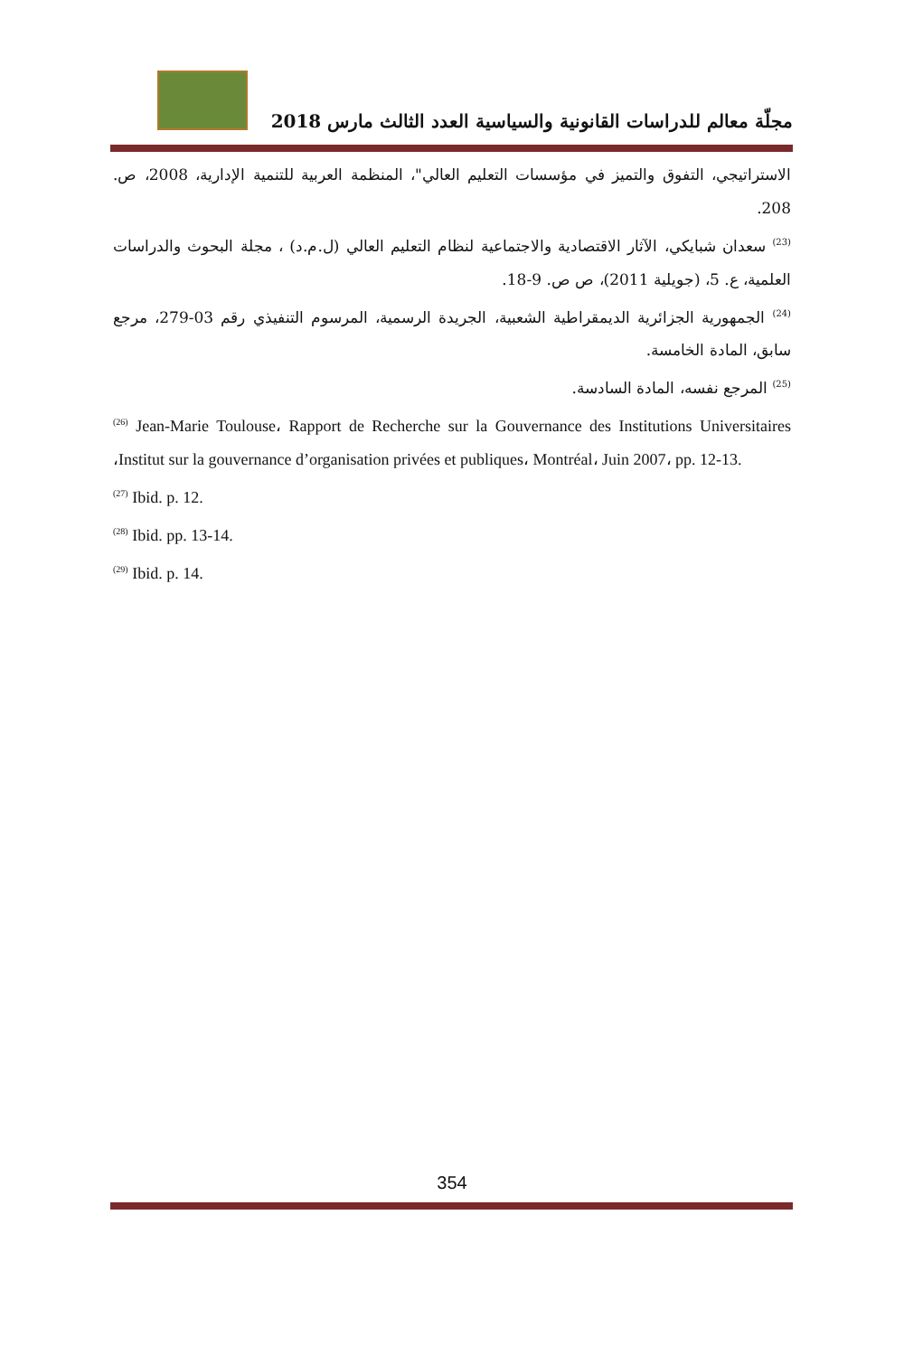مجلّة معالم للدراسات القانونية والسياسية العدد الثالث مارس 2018
الاستراتيجي، التفوق والتميز في مؤسسات التعليم العالي"، المنظمة العربية للتنمية الإدارية، 2008، ص. 208.
<sup>(23)</sup> سعدان شبايكي، الآثار الاقتصادية والاجتماعية لنظام التعليم العالي (ل.م.د) ، مجلة البحوث والدراسات العلمية، ع. 5، (جويلية 2011)، ص ص. 9-18.
<sup>(24)</sup> الجمهورية الجزائرية الديمقراطية الشعبية، الجريدة الرسمية، المرسوم التنفيذي رقم 03-279، مرجع سابق، المادة الخامسة.
<sup>(25)</sup> المرجع نفسه، المادة السادسة.
<sup>(26)</sup> Jean-Marie Toulouse، Rapport de Recherche sur la Gouvernance des Institutions Universitaires ،Institut sur la gouvernance d’organisation privées et publiques، Montréal، Juin 2007، pp. 12-13.
<sup>(27)</sup> Ibid. p. 12.
<sup>(28)</sup> Ibid. pp. 13-14.
<sup>(29)</sup> Ibid. p. 14.
354